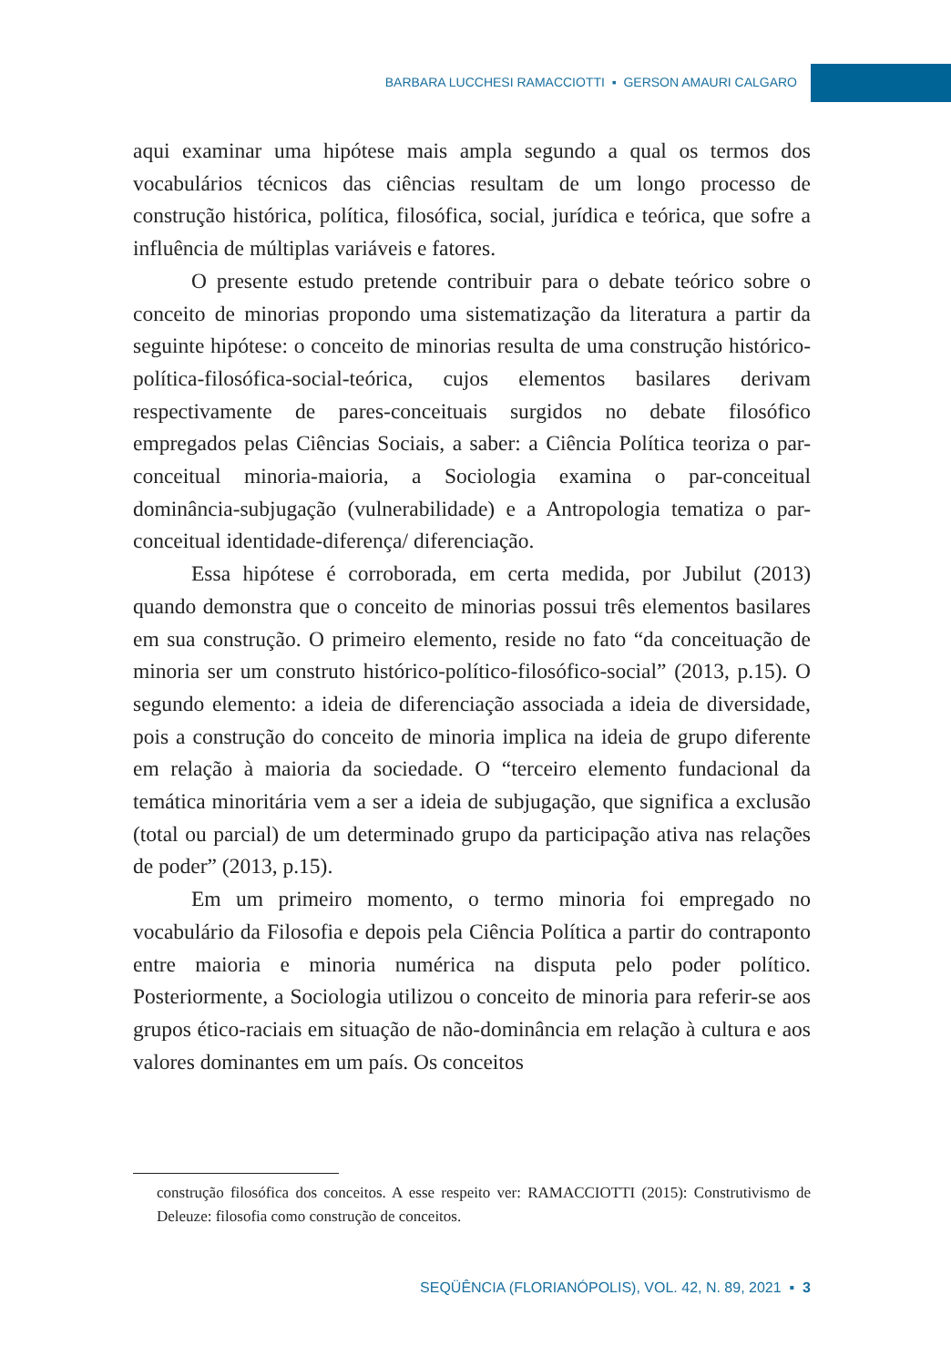BARBARA LUCCHESI RAMACCIOTTI ▪ GERSON AMAURI CALGARO
aqui examinar uma hipótese mais ampla segundo a qual os termos dos vocabulários técnicos das ciências resultam de um longo processo de construção histórica, política, filosófica, social, jurídica e teórica, que sofre a influência de múltiplas variáveis e fatores.
O presente estudo pretende contribuir para o debate teórico sobre o conceito de minorias propondo uma sistematização da literatura a partir da seguinte hipótese: o conceito de minorias resulta de uma construção histórico-política-filosófica-social-teórica, cujos elementos basilares derivam respectivamente de pares-conceituais surgidos no debate filosófico empregados pelas Ciências Sociais, a saber: a Ciência Política teoriza o par-conceitual minoria-maioria, a Sociologia examina o par-conceitual dominância-subjugação (vulnerabilidade) e a Antropologia tematiza o par-conceitual identidade-diferença/ diferenciação.
Essa hipótese é corroborada, em certa medida, por Jubilut (2013) quando demonstra que o conceito de minorias possui três elementos basilares em sua construção. O primeiro elemento, reside no fato “da conceituação de minoria ser um construto histórico-político-filosófico-social” (2013, p.15). O segundo elemento: a ideia de diferenciação associada a ideia de diversidade, pois a construção do conceito de minoria implica na ideia de grupo diferente em relação à maioria da sociedade. O “terceiro elemento fundacional da temática minoritária vem a ser a ideia de subjugação, que significa a exclusão (total ou parcial) de um determinado grupo da participação ativa nas relações de poder” (2013, p.15).
Em um primeiro momento, o termo minoria foi empregado no vocabulário da Filosofia e depois pela Ciência Política a partir do contraponto entre maioria e minoria numérica na disputa pelo poder político. Posteriormente, a Sociologia utilizou o conceito de minoria para referir-se aos grupos ético-raciais em situação de não-dominância em relação à cultura e aos valores dominantes em um país. Os conceitos
construção filosófica dos conceitos. A esse respeito ver: RAMACCIOTTI (2015): Construtivismo de Deleuze: filosofia como construção de conceitos.
SEQÜÊNCIA (FLORIANÓPOLIS), VOL. 42, N. 89, 2021 ▪ 3